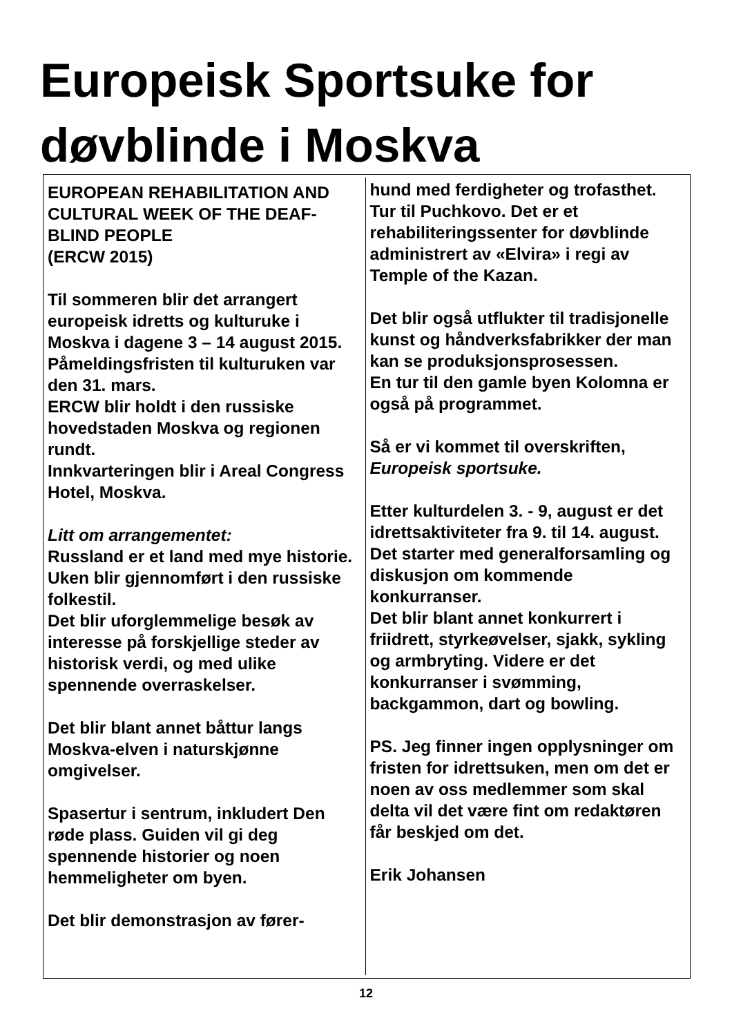Europeisk Sportsuke for
døvblinde i Moskva
EUROPEAN REHABILITATION AND CULTURAL WEEK OF THE DEAF-BLIND PEOPLE
(ERCW 2015)
Til sommeren blir det arrangert europeisk idretts og kulturuke i Moskva i dagene 3 – 14 august 2015.
Påmeldingsfristen til kulturuken var den 31. mars.
ERCW blir holdt i den russiske hovedstaden Moskva og regionen rundt.
Innkvarteringen blir i Areal Congress Hotel, Moskva.
Litt om arrangementet:
Russland er et land med mye historie.
Uken blir gjennomført i den russiske folkestil.
Det blir uforglemmelige besøk av interesse på forskjellige steder av historisk verdi, og med ulike spennende overraskelser.
Det blir blant annet båttur langs Moskva-elven i naturskjønne omgivelser.
Spasertur i sentrum, inkludert Den røde plass. Guiden vil gi deg spennende historier og noen hemmeligheter om byen.
Det blir demonstrasjon av fører-
hund med ferdigheter og trofasthet.
Tur til Puchkovo. Det er et rehabiliteringssenter for døvblinde administrert av «Elvira» i regi av Temple of the Kazan.
Det blir også utflukter til tradisjonelle kunst og håndverksfabrikker der man kan se produksjonsprosessen.
En tur til den gamle byen Kolomna er også på programmet.
Så er vi kommet til overskriften, Europeisk sportsuke.
Etter kulturdelen 3. - 9, august er det idrettsaktiviteter fra 9. til 14. august.
Det starter med generalforsamling og diskusjon om kommende konkurranser.
Det blir blant annet konkurrert i friidrett, styrkeøvelser, sjakk, sykling og armbryting. Videre er det konkurranser i svømming, backgammon, dart og bowling.
PS. Jeg finner ingen opplysninger om fristen for idrettsuken, men om det er noen av oss medlemmer som skal delta vil det være fint om redaktøren får beskjed om det.
Erik Johansen
12